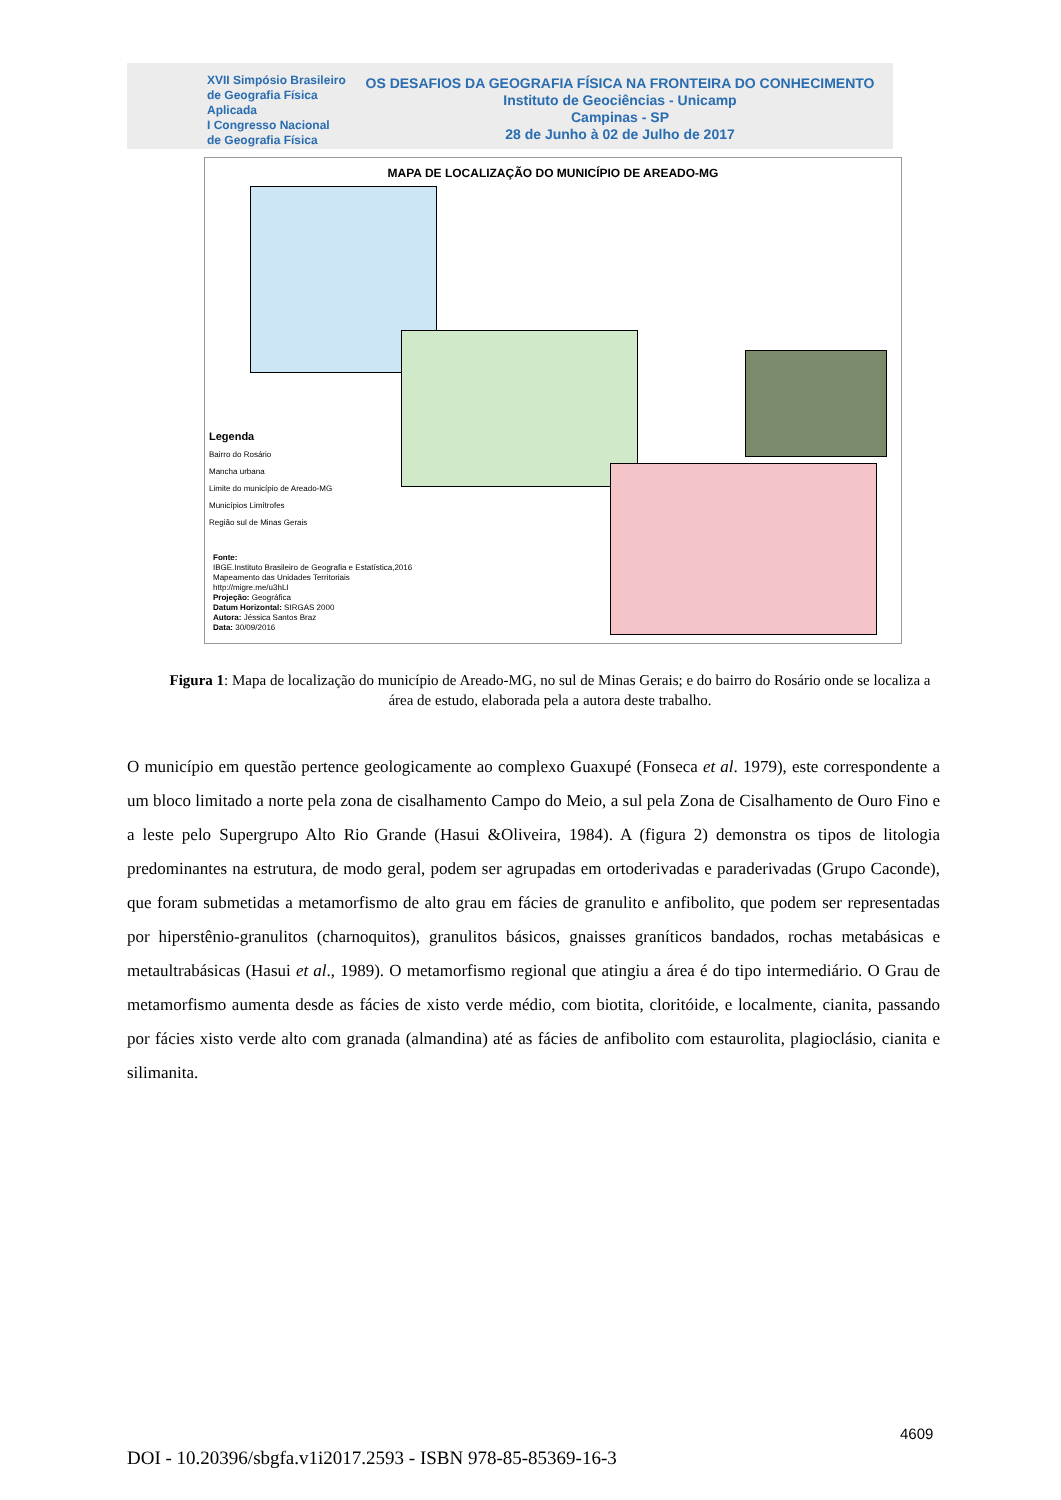XVII Simpósio Brasileiro
de Geografia Física Aplicada
I Congresso Nacional
de Geografia Física
OS DESAFIOS DA GEOGRAFIA FÍSICA NA FRONTEIRA DO CONHECIMENTO
Instituto de Geociências - Unicamp
Campinas - SP
28 de Junho à 02 de Julho de 2017
MAPA DE LOCALIZAÇÃO DO MUNICÍPIO DE AREADO-MG
Legenda
Bairro do Rosário
Mancha urbana
Limite do município de Areado-MG
Municípios Limítrofes
Região sul de Minas Gerais
Fonte:
IBGE.Instituto Brasileiro de Geografia e Estatística,2016
Mapeamento das Unidades Territoriais
http://migre.me/u3hLI
Projeção: Geográfica
Datum Horizontal: SIRGAS 2000
Autora: Jéssica Santos Braz
Data: 30/09/2016
Figura 1: Mapa de localização do município de Areado-MG, no sul de Minas Gerais; e do bairro do Rosário onde se localiza a área de estudo, elaborada pela a autora deste trabalho.
O município em questão pertence geologicamente ao complexo Guaxupé (Fonseca et al. 1979), este correspondente a um bloco limitado a norte pela zona de cisalhamento Campo do Meio, a sul pela Zona de Cisalhamento de Ouro Fino e a leste pelo Supergrupo Alto Rio Grande (Hasui &Oliveira, 1984). A (figura 2) demonstra os tipos de litologia predominantes na estrutura, de modo geral, podem ser agrupadas em ortoderivadas e paraderivadas (Grupo Caconde), que foram submetidas a metamorfismo de alto grau em fácies de granulito e anfibolito, que podem ser representadas por hiperstênio-granulitos (charnoquitos), granulitos básicos, gnaisses graníticos bandados, rochas metabásicas e metaultrabásicas (Hasui et al., 1989). O metamorfismo regional que atingiu a área é do tipo intermediário. O Grau de metamorfismo aumenta desde as fácies de xisto verde médio, com biotita, cloritóide, e localmente, cianita, passando por fácies xisto verde alto com granada (almandina) até as fácies de anfibolito com estaurolita, plagioclásio, cianita e silimanita.
4609
DOI - 10.20396/sbgfa.v1i2017.2593 - ISBN 978-85-85369-16-3